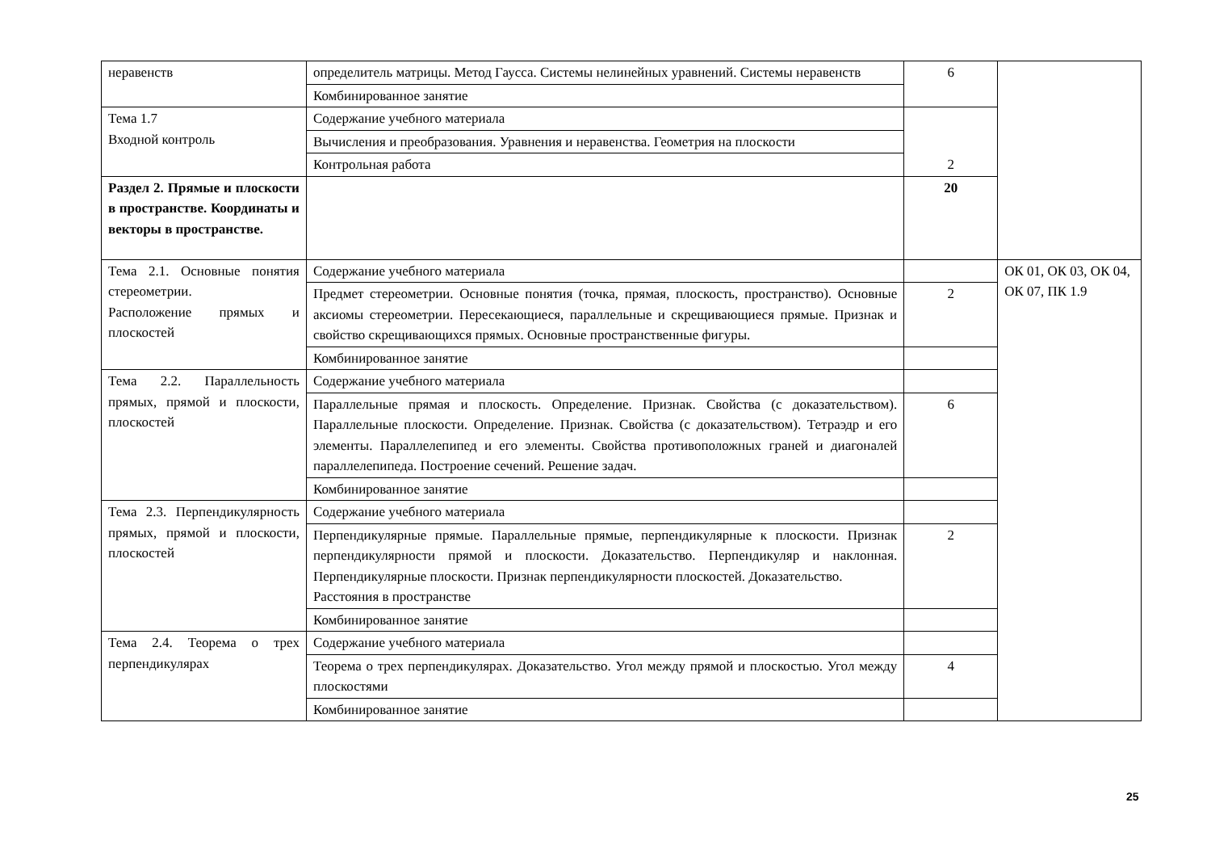| неравенств | определитель матрицы. Метод Гаусса. Системы нелинейных уравнений. Системы неравенств | 6 | |
| | Комбинированное занятие | | |
| Тема 1.7 Входной контроль | Содержание учебного материала | 2 | |
| | Вычисления и преобразования. Уравнения и неравенства. Геометрия на плоскости | | |
| | Контрольная работа | | |
| Раздел 2. Прямые и плоскости в пространстве. Координаты и векторы в пространстве. | | 20 | |
| Тема 2.1. Основные понятия стереометрии. Расположение прямых и плоскостей | Содержание учебного материала | | ОК 01, ОК 03, ОК 04, ОК 07, ПК 1.9 |
| | Предмет стереометрии. Основные понятия (точка, прямая, плоскость, пространство). Основные аксиомы стереометрии. Пересекающиеся, параллельные и скрещивающиеся прямые. Признак и свойство скрещивающихся прямых. Основные пространственные фигуры. | 2 | |
| | Комбинированное занятие | | |
| Тема 2.2. Параллельность прямых, прямой и плоскости, плоскостей | Содержание учебного материала | | |
| | Параллельные прямая и плоскость. Определение. Признак. Свойства (с доказательством). Параллельные плоскости. Определение. Признак. Свойства (с доказательством). Тетраэдр и его элементы. Параллелепипед и его элементы. Свойства противоположных граней и диагоналей параллелепипеда. Построение сечений. Решение задач. | 6 | |
| | Комбинированное занятие | | |
| Тема 2.3. Перпендикулярность прямых, прямой и плоскости, плоскостей | Содержание учебного материала | | |
| | Перпендикулярные прямые. Параллельные прямые, перпендикулярные к плоскости. Признак перпендикулярности прямой и плоскости. Доказательство. Перпендикуляр и наклонная. Перпендикулярные плоскости. Признак перпендикулярности плоскостей. Доказательство. Расстояния в пространстве | 2 | |
| | Комбинированное занятие | | |
| Тема 2.4. Теорема о трех перпендикулярах | Содержание учебного материала | | |
| | Теорема о трех перпендикулярах. Доказательство. Угол между прямой и плоскостью. Угол между плоскостями | 4 | |
| | Комбинированное занятие | | |
25